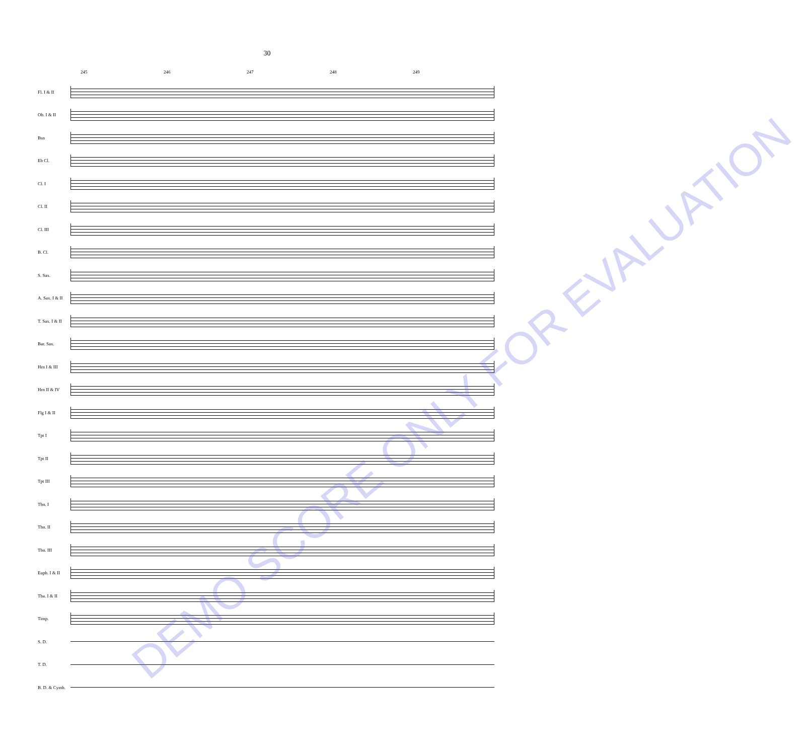30
245 246 247 248 249
Fl. I & II
Ob. I & II
Bsn
Eb Cl.
Cl. I
Cl. II
Cl. III
B. Cl.
S. Sax.
A. Sax. I & II
T. Sax. I & II
Bar. Sax.
Hrn I & III
Hrn II & IV
Flg I & II
Tpt I
Tpt II
Tpt III
Tbn. I
Tbn. II
Tbn. III
Euph. I & II
Tba. I & II
Timp.
S. D.
T. D.
B. D. & Cymb.
DEMO SCORE ONLY FOR EVALUATION